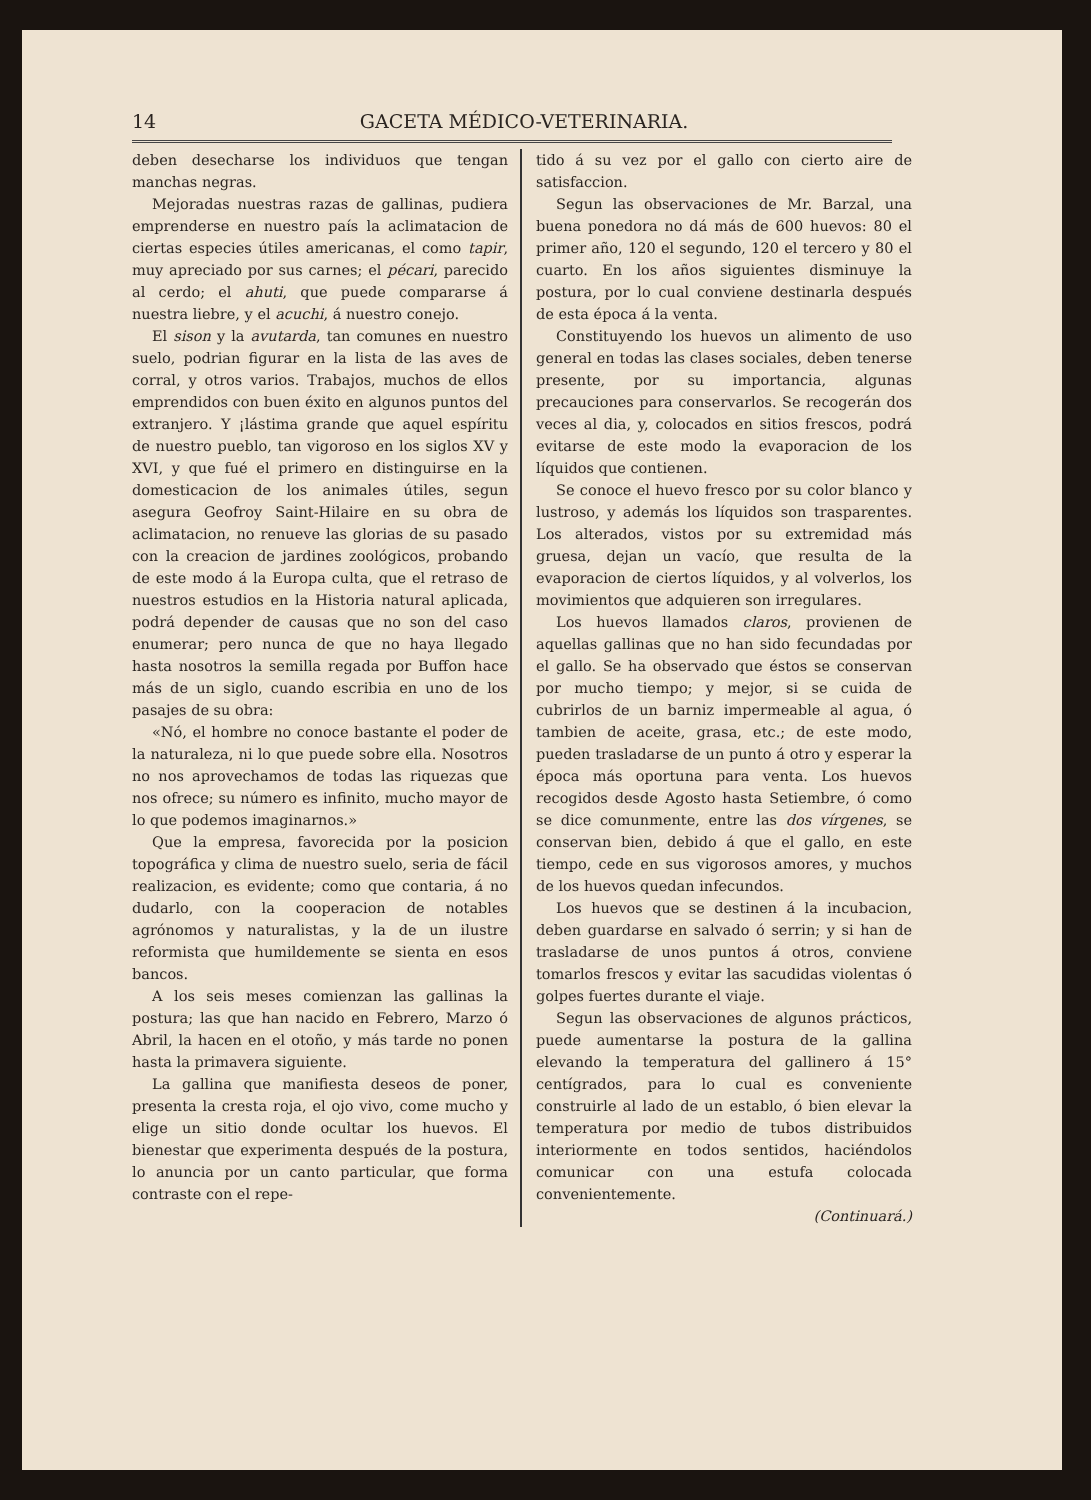14 GACETA MÉDICO-VETERINARIA.
deben desecharse los individuos que tengan manchas negras.
Mejoradas nuestras razas de gallinas, pudiera emprenderse en nuestro país la aclimatacion de ciertas especies útiles americanas, el como tapir, muy apreciado por sus carnes; el pécari, parecido al cerdo; el ahuti, que puede compararse á nuestra liebre, y el acuchi, á nuestro conejo.
El sison y la avutarda, tan comunes en nuestro suelo, podrian figurar en la lista de las aves de corral, y otros varios. Trabajos, muchos de ellos emprendidos con buen éxito en algunos puntos del extranjero. Y ¡lástima grande que aquel espíritu de nuestro pueblo, tan vigoroso en los siglos XV y XVI, y que fué el primero en distinguirse en la domesticacion de los animales útiles, segun asegura Geofroy Saint-Hilaire en su obra de aclimatacion, no renueve las glorias de su pasado con la creacion de jardines zoológicos, probando de este modo á la Europa culta, que el retraso de nuestros estudios en la Historia natural aplicada, podrá depender de causas que no son del caso enumerar; pero nunca de que no haya llegado hasta nosotros la semilla regada por Buffon hace más de un siglo, cuando escribia en uno de los pasajes de su obra:
«Nó, el hombre no conoce bastante el poder de la naturaleza, ni lo que puede sobre ella. Nosotros no nos aprovechamos de todas las riquezas que nos ofrece; su número es infinito, mucho mayor de lo que podemos imaginarnos.»
Que la empresa, favorecida por la posicion topográfica y clima de nuestro suelo, seria de fácil realizacion, es evidente; como que contaria, á no dudarlo, con la cooperacion de notables agrónomos y naturalistas, y la de un ilustre reformista que humildemente se sienta en esos bancos.
A los seis meses comienzan las gallinas la postura; las que han nacido en Febrero, Marzo ó Abril, la hacen en el otoño, y más tarde no ponen hasta la primavera siguiente.
La gallina que manifiesta deseos de poner, presenta la cresta roja, el ojo vivo, come mucho y elige un sitio donde ocultar los huevos. El bienestar que experimenta después de la postura, lo anuncia por un canto particular, que forma contraste con el repe-
tido á su vez por el gallo con cierto aire de satisfaccion.
Segun las observaciones de Mr. Barzal, una buena ponedora no dá más de 600 huevos: 80 el primer año, 120 el segundo, 120 el tercero y 80 el cuarto. En los años siguientes disminuye la postura, por lo cual conviene destinarla después de esta época á la venta.
Constituyendo los huevos un alimento de uso general en todas las clases sociales, deben tenerse presente, por su importancia, algunas precauciones para conservarlos. Se recogerán dos veces al dia, y, colocados en sitios frescos, podrá evitarse de este modo la evaporacion de los líquidos que contienen.
Se conoce el huevo fresco por su color blanco y lustroso, y además los líquidos son trasparentes. Los alterados, vistos por su extremidad más gruesa, dejan un vacío, que resulta de la evaporacion de ciertos líquidos, y al volverlos, los movimientos que adquieren son irregulares.
Los huevos llamados claros, provienen de aquellas gallinas que no han sido fecundadas por el gallo. Se ha observado que éstos se conservan por mucho tiempo; y mejor, si se cuida de cubrirlos de un barniz impermeable al agua, ó tambien de aceite, grasa, etc.; de este modo, pueden trasladarse de un punto á otro y esperar la época más oportuna para venta. Los huevos recogidos desde Agosto hasta Setiembre, ó como se dice comunmente, entre las dos vírgenes, se conservan bien, debido á que el gallo, en este tiempo, cede en sus vigorosos amores, y muchos de los huevos quedan infecundos.
Los huevos que se destinen á la incubacion, deben guardarse en salvado ó serrin; y si han de trasladarse de unos puntos á otros, conviene tomarlos frescos y evitar las sacudidas violentas ó golpes fuertes durante el viaje.
Segun las observaciones de algunos prácticos, puede aumentarse la postura de la gallina elevando la temperatura del gallinero á 15° centígrados, para lo cual es conveniente construirle al lado de un establo, ó bien elevar la temperatura por medio de tubos distribuidos interiormente en todos sentidos, haciéndolos comunicar con una estufa colocada convenientemente.
(Continuará.)